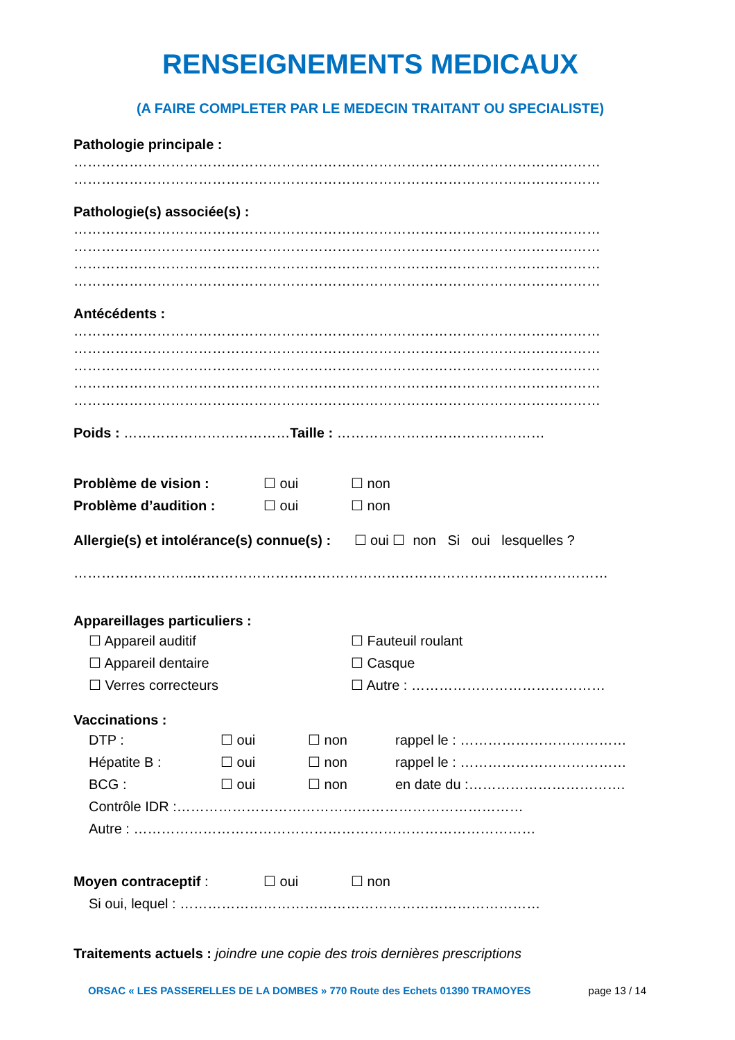RENSEIGNEMENTS MEDICAUX
(A FAIRE COMPLETER PAR LE MEDECIN TRAITANT OU SPECIALISTE)
Pathologie principale :
……………………………………………………………………………………………………
……………………………………………………………………………………………………
Pathologie(s) associée(s) :
……………………………………………………………………………………………………
……………………………………………………………………………………………………
……………………………………………………………………………………………………
……………………………………………………………………………………………………
Antécédents :
……………………………………………………………………………………………………
……………………………………………………………………………………………………
……………………………………………………………………………………………………
……………………………………………………………………………………………………
……………………………………………………………………………………………………
Poids : ………………………………Taille : ………………………………………
Problème de vision : ☐ oui ☐ non
Problème d’audition : ☐ oui ☐ non
Allergie(s) et intolérance(s) connue(s) : ☐ oui ☐ non Si oui lesquelles ?
……………………..………………………………………………………………………………
Appareillages particuliers :
☐ Appareil auditif ☐ Fauteuil roulant
☐ Appareil dentaire ☐ Casque
☐ Verres correcteurs ☐ Autre : ……………………………………
Vaccinations :
DTP : ☐ oui ☐ non rappel le : ………………………………
Hépatite B : ☐ oui ☐ non rappel le : ………………………………
BCG : ☐ oui ☐ non en date du :…………………………….
Contrôle IDR :…………………………………………………………………
Autre : ……………………………………………………………………………
Moyen contraceptif : ☐ oui ☐ non
Si oui, lequel : ……………………………………………………………………
Traitements actuels : joindre une copie des trois dernières prescriptions
ORSAC « LES PASSERELLES DE LA DOMBES » 770 Route des Echets 01390 TRAMOYES page 13 / 14